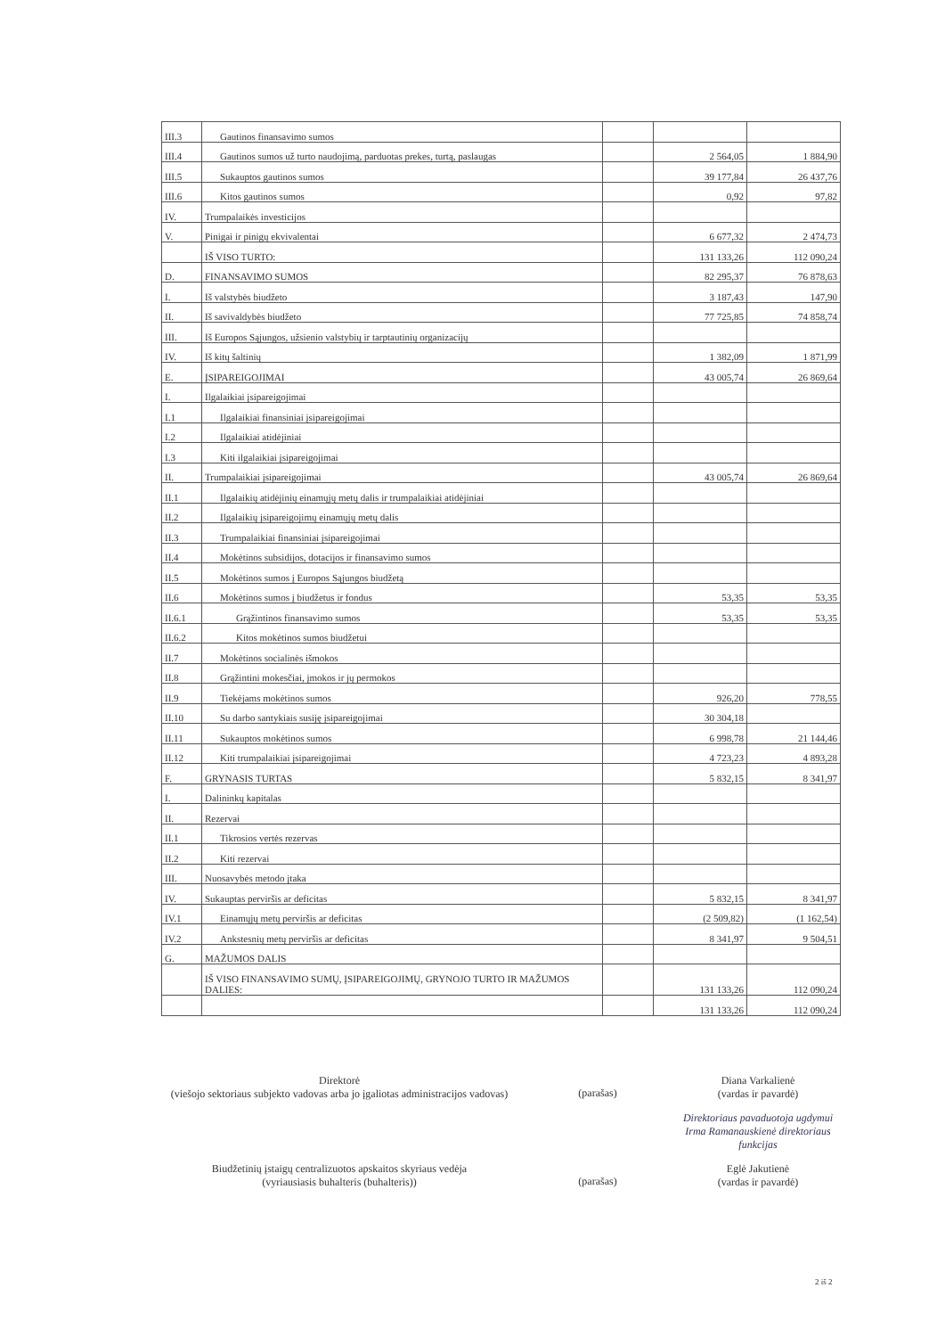| III.3 | Gautinos finansavimo sumos | | | |
| III.4 | Gautinos sumos už turto naudojimą, parduotas prekes, turtą, paslaugas | | 2 564,05 | 1 884,90 |
| III.5 | Sukauptos gautinos sumos | | 39 177,84 | 26 437,76 |
| III.6 | Kitos gautinos sumos | | 0,92 | 97,82 |
| IV. | Trumpalaikės investicijos | | | |
| V. | Pinigai ir pinigų ekvivalentai | | 6 677,32 | 2 474,73 |
| | IŠ VISO TURTO: | | 131 133,26 | 112 090,24 |
| D. | FINANSAVIMO SUMOS | | 82 295,37 | 76 878,63 |
| I. | Iš valstybės biudžeto | | 3 187,43 | 147,90 |
| II. | Iš savivaldybės biudžeto | | 77 725,85 | 74 858,74 |
| III. | Iš Europos Sąjungos, užsienio valstybių ir tarptautinių organizacijų | | | |
| IV. | Iš kitų šaltinių | | 1 382,09 | 1 871,99 |
| E. | ĮSIPAREIGOJIMAI | | 43 005,74 | 26 869,64 |
| I. | Ilgalaikiai įsipareigojimai | | | |
| I.1 | Ilgalaikiai finansiniai įsipareigojimai | | | |
| I.2 | Ilgalaikiai atidėjiniai | | | |
| I.3 | Kiti ilgalaikiai įsipareigojimai | | | |
| II. | Trumpalaikiai įsipareigojimai | | 43 005,74 | 26 869,64 |
| II.1 | Ilgalaikių atidėjinių einamųjų metų dalis ir trumpalaikiai atidėjiniai | | | |
| II.2 | Ilgalaikių įsipareigojimų einamųjų metų dalis | | | |
| II.3 | Trumpalaikiai finansiniai įsipareigojimai | | | |
| II.4 | Mokėtinos subsidijos, dotacijos ir finansavimo sumos | | | |
| II.5 | Mokėtinos sumos į Europos Sąjungos biudžetą | | | |
| II.6 | Mokėtinos sumos į biudžetus ir fondus | | 53,35 | 53,35 |
| II.6.1 | Grąžintinos finansavimo sumos | | 53,35 | 53,35 |
| II.6.2 | Kitos mokėtinos sumos biudžetui | | | |
| II.7 | Mokėtinos socialinės išmokos | | | |
| II.8 | Grąžintini mokesčiai, įmokos ir jų permokos | | | |
| II.9 | Tiekėjams mokėtinos sumos | | 926,20 | 778,55 |
| II.10 | Su darbo santykiais susiję įsipareigojimai | | 30 304,18 | |
| II.11 | Sukauptos mokėtinos sumos | | 6 998,78 | 21 144,46 |
| II.12 | Kiti trumpalaikiai įsipareigojimai | | 4 723,23 | 4 893,28 |
| F. | GRYNASIS TURTAS | | 5 832,15 | 8 341,97 |
| I. | Dalininkų kapitalas | | | |
| II. | Rezervai | | | |
| II.1 | Tikrosios vertės rezervas | | | |
| II.2 | Kiti rezervai | | | |
| III. | Nuosavybės metodo įtaka | | | |
| IV. | Sukauptas perviršis ar deficitas | | 5 832,15 | 8 341,97 |
| IV.1 | Einamųjų metų perviršis ar deficitas | | (2 509,82) | (1 162,54) |
| IV.2 | Ankstesnių metų perviršis ar deficitas | | 8 341,97 | 9 504,51 |
| G. | MAŽUMOS DALIS | | | |
| | IŠ VISO FINANSAVIMO SUMŲ, ĮSIPAREIGOJIMŲ, GRYNOJO TURTO IR MAŽUMOS DALIES: | | 131 133,26 | 112 090,24 |
| | | | 131 133,26 | 112 090,24 |
Direktorė
(viešojo sektoriaus subjekto vadovas arba jo įgaliotas administracijos vadovas)
(parašas)
Diana Varkalienė
(vardas ir pavardė)
Direktoriaus pavaduotoja ugdymui Irma Ramanauskienė direktoriaus funkcijas
Biudžetinių įstaigų centralizuotos apskaitos skyriaus vedėja
(vyriausiasis buhalteris (buhalteris))
(parašas)
Eglė Jakutienė
(vardas ir pavardė)
2 iš 2